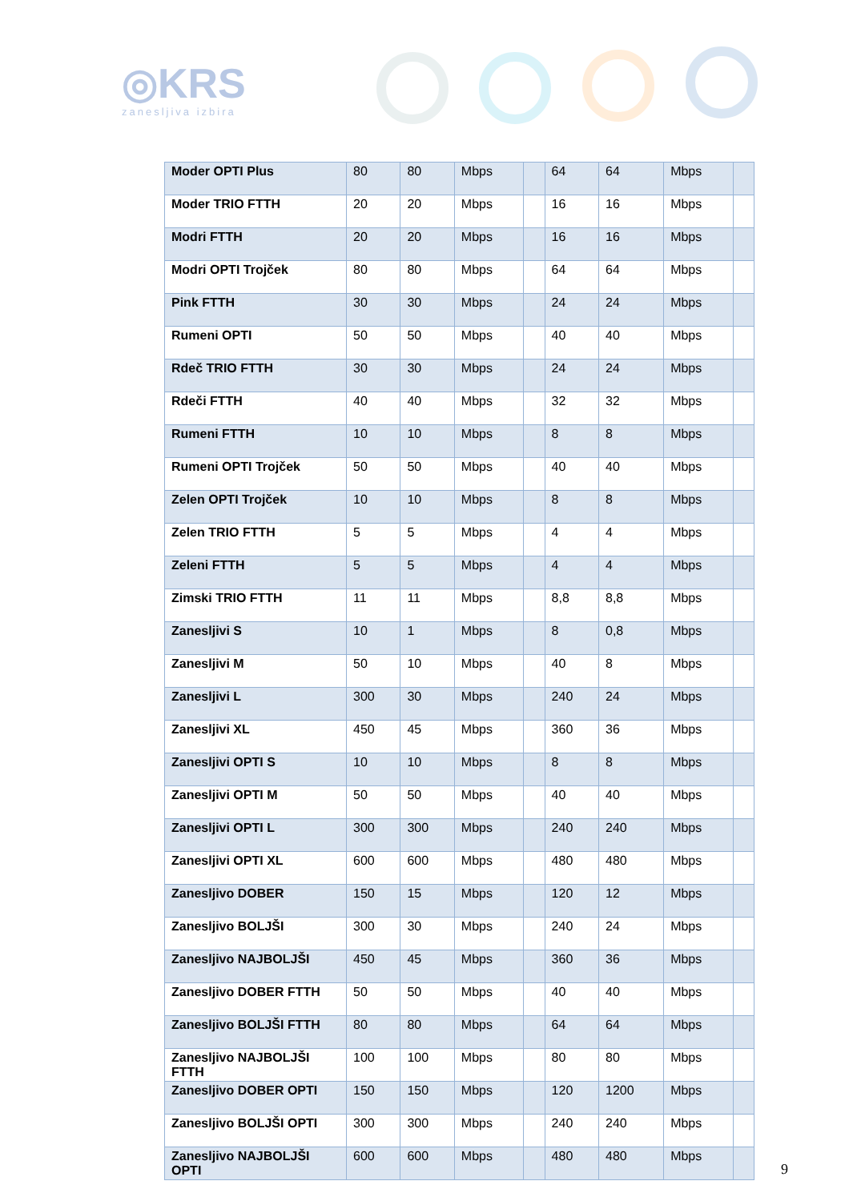◎KRS
zanesljiva izbira
| Moder OPTI Plus | 80 | 80 | Mbps | | 64 | 64 | Mbps | |
| Moder TRIO FTTH | 20 | 20 | Mbps | | 16 | 16 | Mbps | |
| Modri FTTH | 20 | 20 | Mbps | | 16 | 16 | Mbps | |
| Modri OPTI Trojček | 80 | 80 | Mbps | | 64 | 64 | Mbps | |
| Pink FTTH | 30 | 30 | Mbps | | 24 | 24 | Mbps | |
| Rumeni OPTI | 50 | 50 | Mbps | | 40 | 40 | Mbps | |
| Rdeč TRIO FTTH | 30 | 30 | Mbps | | 24 | 24 | Mbps | |
| Rdeči FTTH | 40 | 40 | Mbps | | 32 | 32 | Mbps | |
| Rumeni FTTH | 10 | 10 | Mbps | | 8 | 8 | Mbps | |
| Rumeni OPTI Trojček | 50 | 50 | Mbps | | 40 | 40 | Mbps | |
| Zelen OPTI Trojček | 10 | 10 | Mbps | | 8 | 8 | Mbps | |
| Zelen TRIO FTTH | 5 | 5 | Mbps | | 4 | 4 | Mbps | |
| Zeleni FTTH | 5 | 5 | Mbps | | 4 | 4 | Mbps | |
| Zimski TRIO FTTH | 11 | 11 | Mbps | | 8,8 | 8,8 | Mbps | |
| Zanesljivi S | 10 | 1 | Mbps | | 8 | 0,8 | Mbps | |
| Zanesljivi M | 50 | 10 | Mbps | | 40 | 8 | Mbps | |
| Zanesljivi L | 300 | 30 | Mbps | | 240 | 24 | Mbps | |
| Zanesljivi XL | 450 | 45 | Mbps | | 360 | 36 | Mbps | |
| Zanesljivi OPTI S | 10 | 10 | Mbps | | 8 | 8 | Mbps | |
| Zanesljivi OPTI M | 50 | 50 | Mbps | | 40 | 40 | Mbps | |
| Zanesljivi OPTI L | 300 | 300 | Mbps | | 240 | 240 | Mbps | |
| Zanesljivi OPTI XL | 600 | 600 | Mbps | | 480 | 480 | Mbps | |
| Zanesljivo DOBER | 150 | 15 | Mbps | | 120 | 12 | Mbps | |
| Zanesljivo BOLJŠI | 300 | 30 | Mbps | | 240 | 24 | Mbps | |
| Zanesljivo NAJBOLJŠI | 450 | 45 | Mbps | | 360 | 36 | Mbps | |
| Zanesljivo DOBER FTTH | 50 | 50 | Mbps | | 40 | 40 | Mbps | |
| Zanesljivo BOLJŠI FTTH | 80 | 80 | Mbps | | 64 | 64 | Mbps | |
| Zanesljivo NAJBOLJŠI FTTH | 100 | 100 | Mbps | | 80 | 80 | Mbps | |
| Zanesljivo DOBER OPTI | 150 | 150 | Mbps | | 120 | 1200 | Mbps | |
| Zanesljivo BOLJŠI OPTI | 300 | 300 | Mbps | | 240 | 240 | Mbps | |
| Zanesljivo NAJBOLJŠI OPTI | 600 | 600 | Mbps | | 480 | 480 | Mbps | |
9